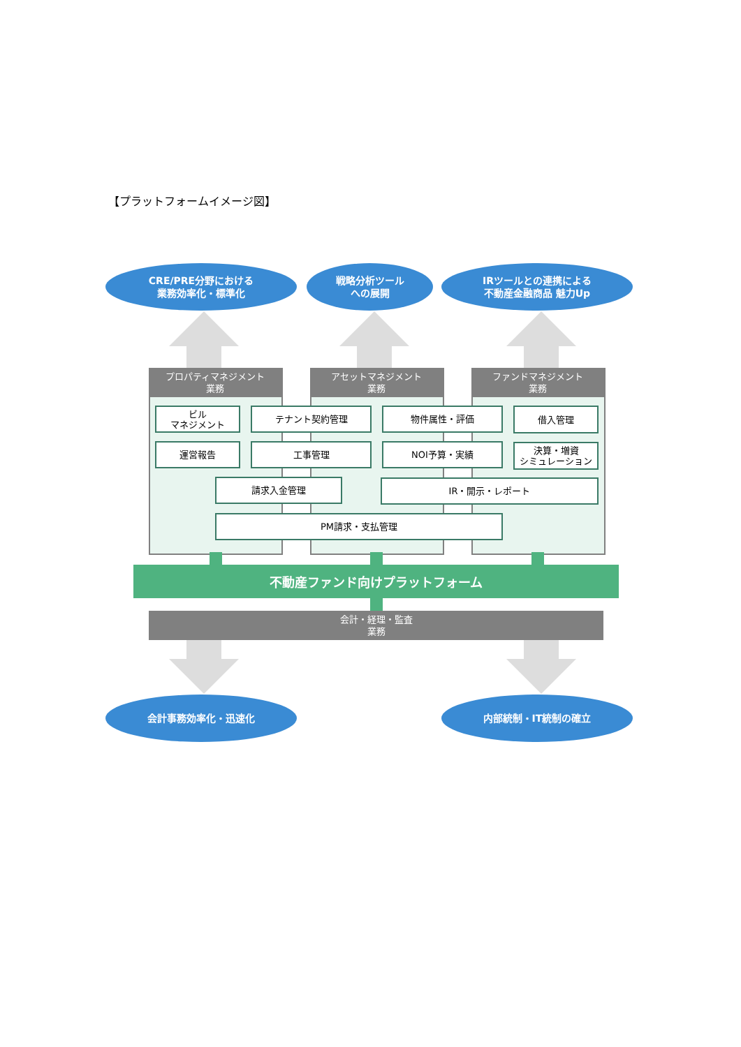【プラットフォームイメージ図】
CRE/PRE分野における
業務効率化・標準化
戦略分析ツール
への展開
IRツールとの連携による
不動産金融商品 魅力Up
プロパティマネジメント
業務
アセットマネジメント
業務
ファンドマネジメント
業務
ビル
マネジメント
テナント契約管理 物件属性・評価 借入管理
運営報告 工事管理 NOI予算・実績
決算・増資
シミュレーション
請求入金管理 IR・開示・レポート
PM請求・支払管理
不動産ファンド向けプラットフォーム
会計・経理・監査
業務
会計事務効率化・迅速化 内部統制・IT統制の確立